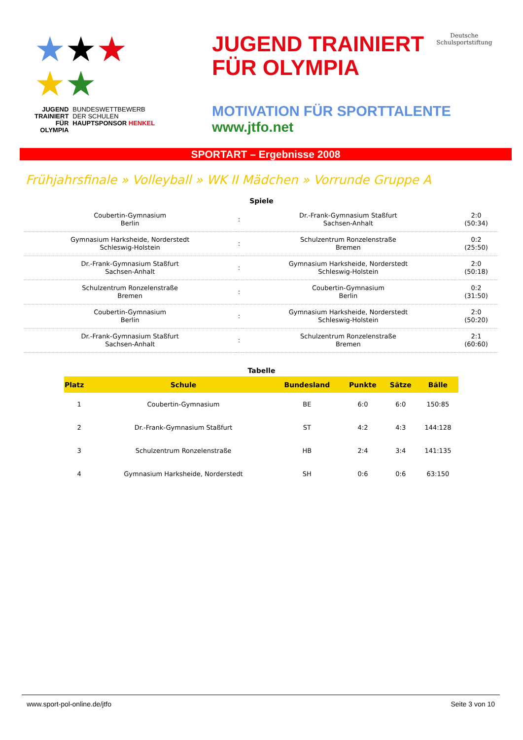★★★
★★
JUGEND
TRAINIERT
FÜR
OLYMPIA
BUNDESWETTBEWERB
DER SCHULEN
HAUPTSPONSOR HENKEL
JUGEND TRAINIERT
FÜR OLYMPIA
Deutsche
Schulsportstiftung
MOTIVATION FÜR SPORTTALENTE
www.jtfo.net
SPORTART – Ergebnisse 2008
Frühjahrsfinale » Volleyball » WK II Mädchen » Vorrunde Gruppe A
Spiele
| Coubertin-Gymnasium Berlin | : | Dr.-Frank-Gymnasium Staßfurt Sachsen-Anhalt | 2:0 (50:34) |
| Gymnasium Harksheide, Norderstedt Schleswig-Holstein | : | Schulzentrum Ronzelenstraße Bremen | 0:2 (25:50) |
| Dr.-Frank-Gymnasium Staßfurt Sachsen-Anhalt | : | Gymnasium Harksheide, Norderstedt Schleswig-Holstein | 2:0 (50:18) |
| Schulzentrum Ronzelenstraße Bremen | : | Coubertin-Gymnasium Berlin | 0:2 (31:50) |
| Coubertin-Gymnasium Berlin | : | Gymnasium Harksheide, Norderstedt Schleswig-Holstein | 2:0 (50:20) |
| Dr.-Frank-Gymnasium Staßfurt Sachsen-Anhalt | : | Schulzentrum Ronzelenstraße Bremen | 2:1 (60:60) |
Tabelle
| Platz | Schule | Bundesland | Punkte | Sätze | Bälle |
| --- | --- | --- | --- | --- | --- |
| 1 | Coubertin-Gymnasium | BE | 6:0 | 6:0 | 150:85 |
| 2 | Dr.-Frank-Gymnasium Staßfurt | ST | 4:2 | 4:3 | 144:128 |
| 3 | Schulzentrum Ronzelenstraße | HB | 2:4 | 3:4 | 141:135 |
| 4 | Gymnasium Harksheide, Norderstedt | SH | 0:6 | 0:6 | 63:150 |
www.sport-pol-online.de/jtfo Seite 3 von 10